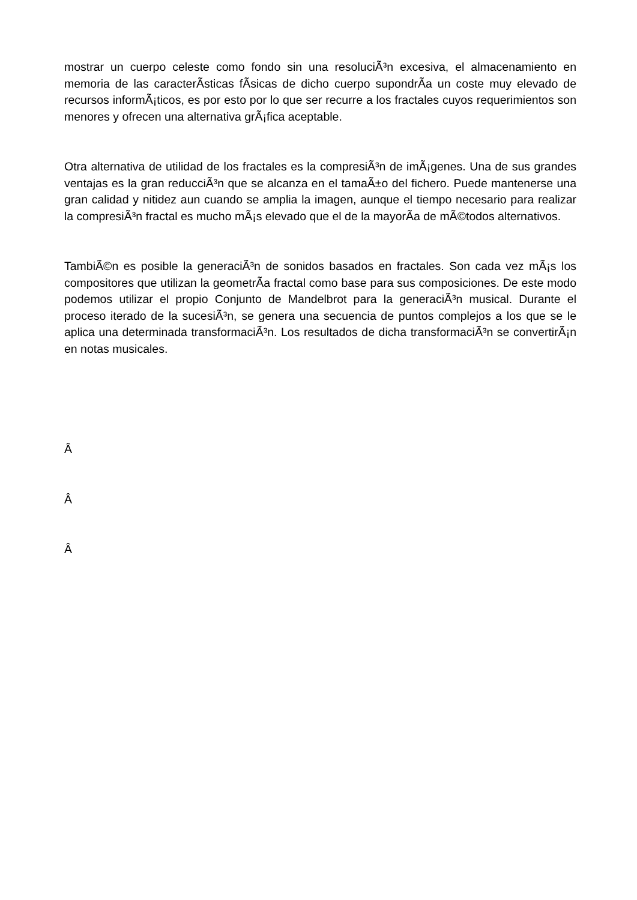mostrar un cuerpo celeste como fondo sin una resoluciÃ³n excesiva, el almacenamiento en memoria de las caracterÃ­sticas fÃ­sicas de dicho cuerpo supondrÃ­a un coste muy elevado de recursos informÃ¡ticos, es por esto por lo que ser recurre a los fractales cuyos requerimientos son menores y ofrecen una alternativa grÃ¡fica aceptable.
Otra alternativa de utilidad de los fractales es la compresiÃ³n de imÃ¡genes. Una de sus grandes ventajas es la gran reducciÃ³n que se alcanza en el tamaÃ±o del fichero. Puede mantenerse una gran calidad y nitidez aun cuando se amplia la imagen, aunque el tiempo necesario para realizar la compresiÃ³n fractal es mucho mÃ¡s elevado que el de la mayorÃ­a de mÃ©todos alternativos.
TambiÃ©n es posible la generaciÃ³n de sonidos basados en fractales. Son cada vez mÃ¡s los compositores que utilizan la geometrÃ­a fractal como base para sus composiciones. De este modo podemos utilizar el propio Conjunto de Mandelbrot para la generaciÃ³n musical. Durante el proceso iterado de la sucesiÃ³n, se genera una secuencia de puntos complejos a los que se le aplica una determinada transformaciÃ³n. Los resultados de dicha transformaciÃ³n se convertirÃ¡n en notas musicales.
Â
Â
Â